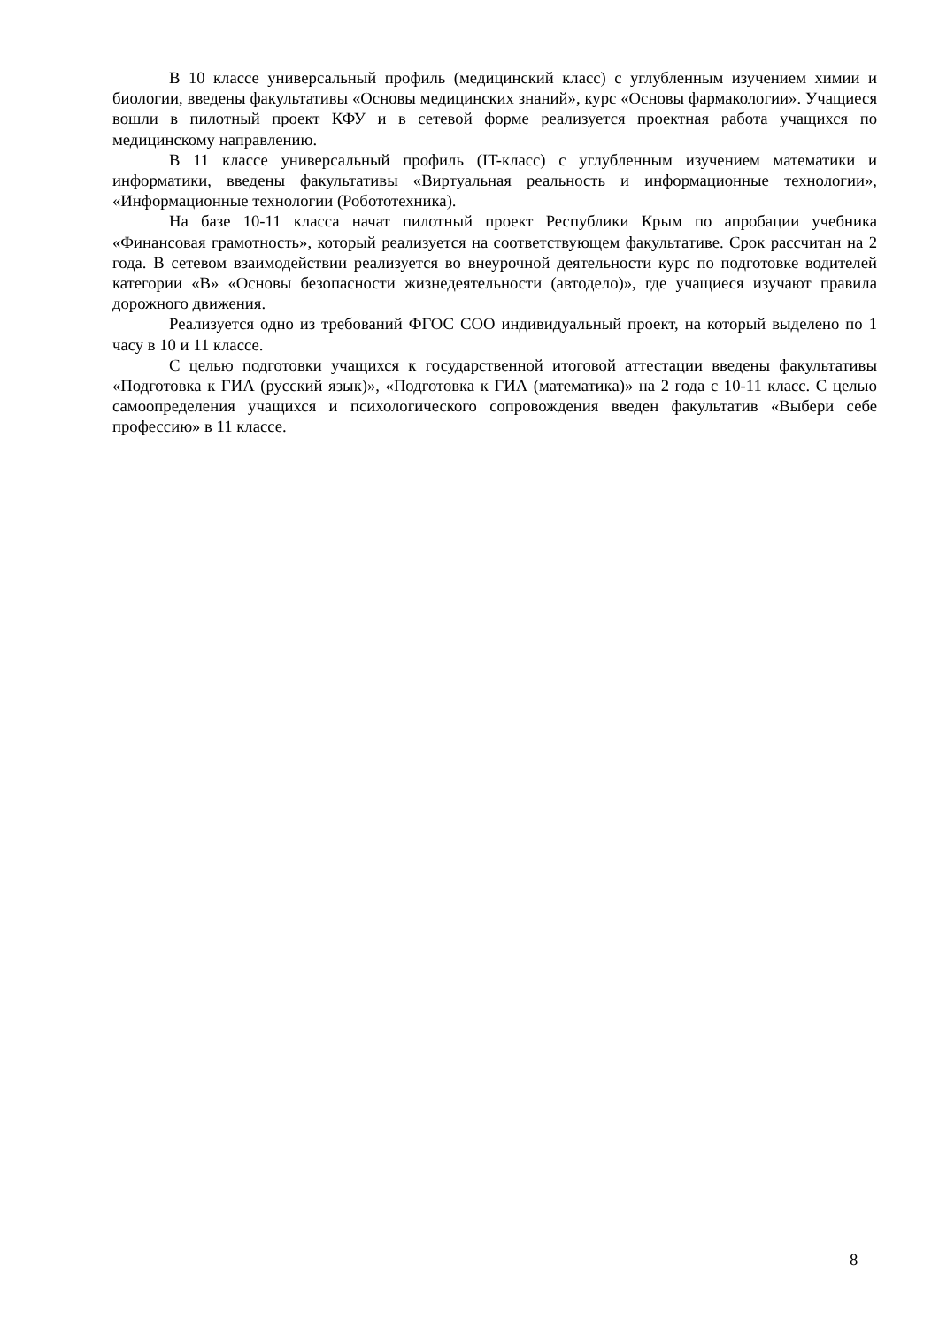В 10 классе универсальный профиль (медицинский класс) с углубленным изучением химии и биологии, введены факультативы «Основы медицинских знаний», курс «Основы фармакологии». Учащиеся вошли в пилотный проект КФУ и в сетевой форме реализуется проектная работа учащихся по медицинскому направлению.
В 11 классе универсальный профиль (IT-класс) с углубленным изучением математики и информатики, введены факультативы «Виртуальная реальность и информационные технологии», «Информационные технологии (Робототехника).
На базе 10-11 класса начат пилотный проект Республики Крым по апробации учебника «Финансовая грамотность», который реализуется на соответствующем факультативе. Срок рассчитан на 2 года. В сетевом взаимодействии реализуется во внеурочной деятельности курс по подготовке водителей категории «В» «Основы безопасности жизнедеятельности (автодело)», где учащиеся изучают правила дорожного движения.
Реализуется одно из требований ФГОС СОО индивидуальный проект, на который выделено по 1 часу в 10 и 11 классе.
С целью подготовки учащихся к государственной итоговой аттестации введены факультативы «Подготовка к ГИА (русский язык)», «Подготовка к ГИА (математика)» на 2 года с 10-11 класс. С целью самоопределения учащихся и психологического сопровождения введен факультатив «Выбери себе профессию» в 11 классе.
8